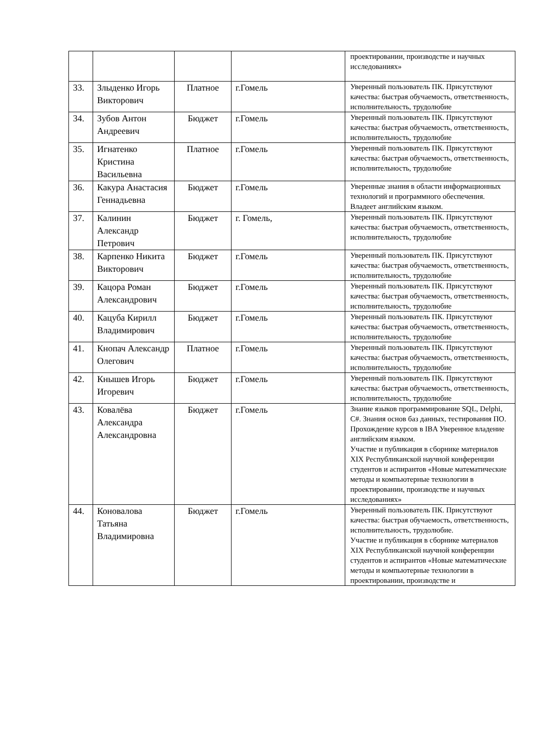| | | | | проектировании, производстве и научных исследованиях» |
| 33. | Злыденко Игорь Викторович | Платное | г.Гомель | Уверенный пользователь ПК. Присутствуют качества: быстрая обучаемость, ответственность, исполнительность, трудолюбие |
| 34. | Зубов Антон Андреевич | Бюджет | г.Гомель | Уверенный пользователь ПК. Присутствуют качества: быстрая обучаемость, ответственность, исполнительность, трудолюбие |
| 35. | Игнатенко Кристина Васильевна | Платное | г.Гомель | Уверенный пользователь ПК. Присутствуют качества: быстрая обучаемость, ответственность, исполнительность, трудолюбие |
| 36. | Какура Анастасия Геннадьевна | Бюджет | г.Гомель | Уверенные знания в области информационных технологий и программного обеспечения. Владеет английским языком. |
| 37. | Калинин Александр Петрович | Бюджет | г. Гомель, | Уверенный пользователь ПК. Присутствуют качества: быстрая обучаемость, ответственность, исполнительность, трудолюбие |
| 38. | Карпенко Никита Викторович | Бюджет | г.Гомель | Уверенный пользователь ПК. Присутствуют качества: быстрая обучаемость, ответственность, исполнительность, трудолюбие |
| 39. | Кацора Роман Александрович | Бюджет | г.Гомель | Уверенный пользователь ПК. Присутствуют качества: быстрая обучаемость, ответственность, исполнительность, трудолюбие |
| 40. | Кацуба Кирилл Владимирович | Бюджет | г.Гомель | Уверенный пользователь ПК. Присутствуют качества: быстрая обучаемость, ответственность, исполнительность, трудолюбие |
| 41. | Кнопач Александр Олегович | Платное | г.Гомель | Уверенный пользователь ПК. Присутствуют качества: быстрая обучаемость, ответственность, исполнительность, трудолюбие |
| 42. | Кнышев Игорь Игоревич | Бюджет | г.Гомель | Уверенный пользователь ПК. Присутствуют качества: быстрая обучаемость, ответственность, исполнительность, трудолюбие |
| 43. | Ковалёва Александра Александровна | Бюджет | г.Гомель | Знание языков программирование SQL, Delphi, C#. Знания основ баз данных, тестирования ПО. Прохождение курсов в IBA Уверенное владение английским языком. Участие и публикация в сборнике материалов XIX Республиканской научной конференции студентов и аспирантов «Новые математические методы и компьютерные технологии в проектировании, производстве и научных исследованиях» |
| 44. | Коновалова Татьяна Владимировна | Бюджет | г.Гомель | Уверенный пользователь ПК. Присутствуют качества: быстрая обучаемость, ответственность, исполнительность, трудолюбие. Участие и публикация в сборнике материалов XIX Республиканской научной конференции студентов и аспирантов «Новые математические методы и компьютерные технологии в проектировании, производстве и |